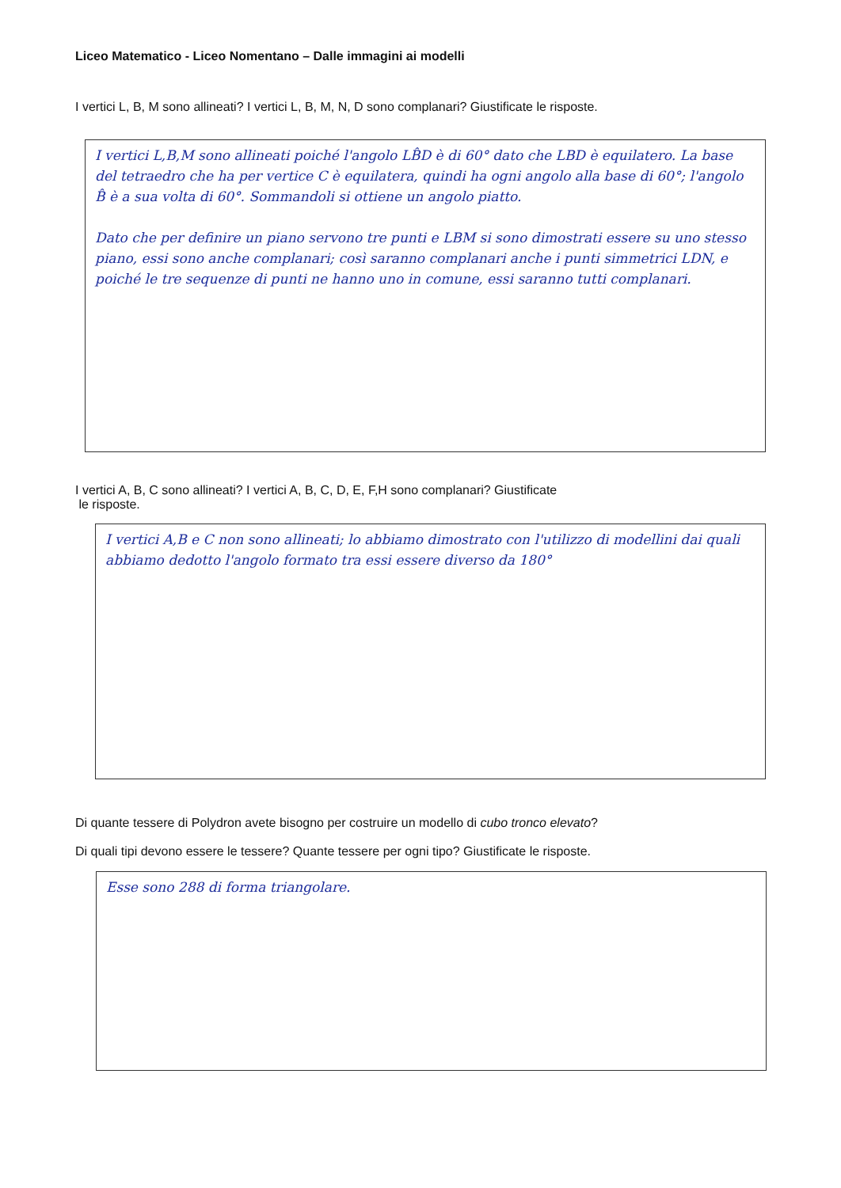Liceo Matematico - Liceo Nomentano – Dalle immagini ai modelli
I vertici L, B, M sono allineati? I vertici L, B, M, N, D sono complanari? Giustificate le risposte.
I vertici L,B,M sono allineati poiché l'angolo LB̂D è di 60° dato che LBD è equilatero. La base del tetraedro che ha per vertice C è equilatera, quindi ha ogni angolo alla base di 60°; l'angolo B̂ è a sua volta di 60°. Sommandoli si ottiene un angolo piatto.
Dato che per definire un piano servono tre punti e LBM si sono dimostrati essere su uno stesso piano, essi sono anche complanari; così saranno complanari anche i punti simmetrici LDN, e poiché le tre sequenze di punti ne hanno uno in comune, essi saranno tutti complanari.
I vertici A, B, C sono allineati? I vertici A, B, C, D, E, F,H sono complanari? Giustificate
le risposte.
I vertici A,B e C non sono allineati; lo abbiamo dimostrato con l'utilizzo di modellini dai quali abbiamo dedotto l'angolo formato tra essi essere diverso da 180°
Di quante tessere di Polydron avete bisogno per costruire un modello di cubo tronco elevato?
Di quali tipi devono essere le tessere? Quante tessere per ogni tipo? Giustificate le risposte.
Esse sono 288 di forma triangolare.